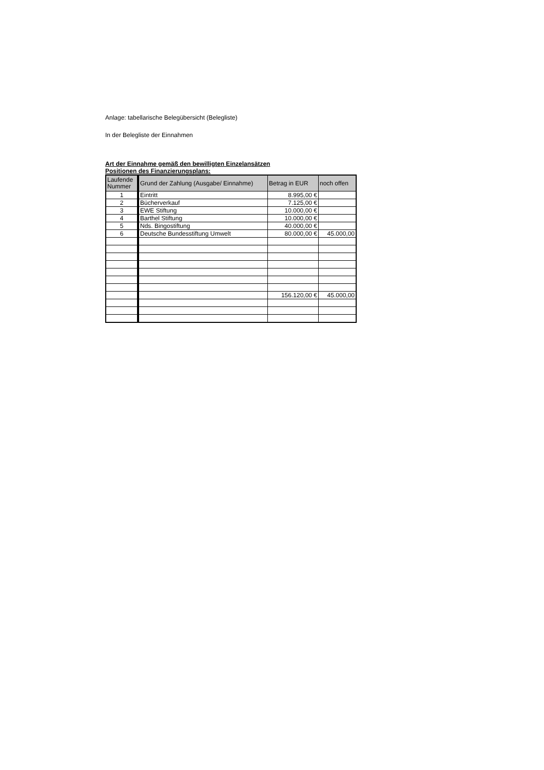Anlage: tabellarische Belegübersicht (Belegliste)
In der Belegliste der Einnahmen
Art der Einnahme gemäß den bewilligten Einzelansätzen
Positionen des Finanzierungsplans:
| Laufende Nummer | Grund der Zahlung (Ausgabe/ Einnahme) | Betrag in EUR | noch offen |
| --- | --- | --- | --- |
| 1 | Eintritt | 8.995,00 € | |
| 2 | Bücherverkauf | 7.125,00 € | |
| 3 | EWE Stiftung | 10.000,00 € | |
| 4 | Barthel Stiftung | 10.000,00 € | |
| 5 | Nds. Bingostiftung | 40.000,00 € | |
| 6 | Deutsche Bundesstiftung Umwelt | 80.000,00 € | 45.000,00 |
| | | 156.120,00 € | 45.000,00 |